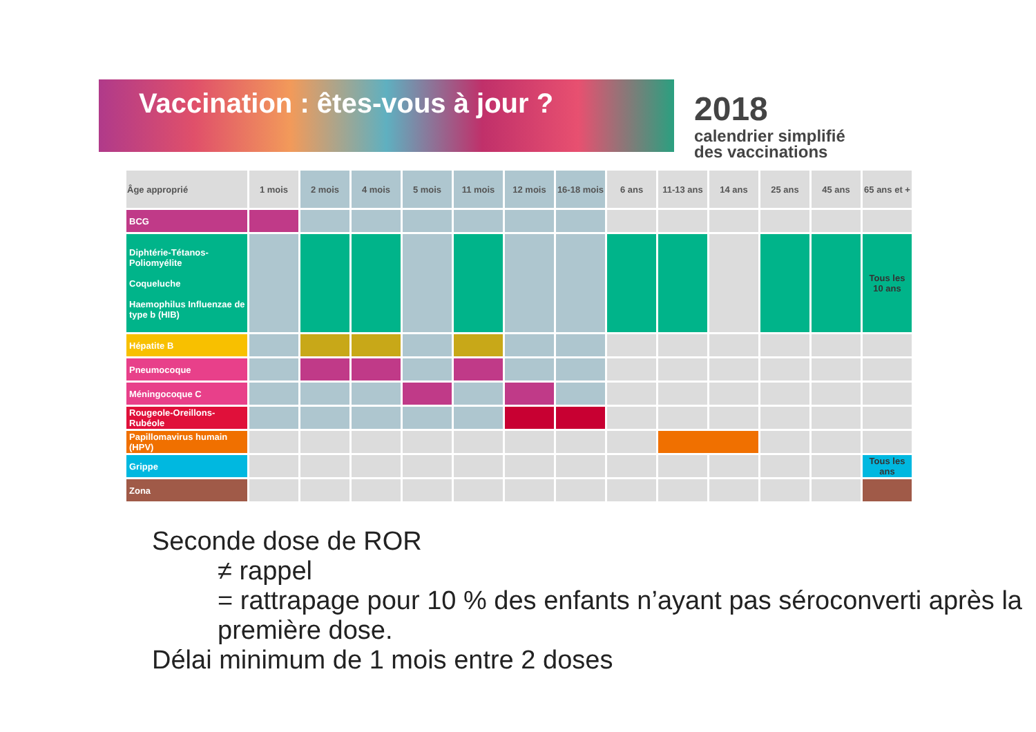Vaccination : êtes-vous à jour ?
2018
calendrier simplifié
des vaccinations
| Âge approprié | 1 mois | 2 mois | 4 mois | 5 mois | 11 mois | 12 mois | 16-18 mois | 6 ans | 11-13 ans | 14 ans | 25 ans | 45 ans | 65 ans et + |
| --- | --- | --- | --- | --- | --- | --- | --- | --- | --- | --- | --- | --- | --- |
| BCG | | | | | | | | | | | | | |
| Diphtérie-Tétanos-Poliomyélite Coqueluche Haemophilus Influenzae de type b (HIB) | | | | | | | | | | | | | Tous les 10 ans |
| Hépatite B | | | | | | | | | | | | | |
| Pneumocoque | | | | | | | | | | | | | |
| Méningocoque C | | | | | | | | | | | | | |
| Rougeole-Oreillons-Rubéole | | | | | | | | | | | | | |
| Papillomavirus humain (HPV) | | | | | | | | | | | | | |
| Grippe | | | | | | | | | | | | | Tous les ans |
| Zona | | | | | | | | | | | | | |
Seconde dose de ROR
≠ rappel
= rattrapage pour 10 % des enfants n’ayant pas séroconverti après la première dose.
Délai minimum de 1 mois entre 2 doses